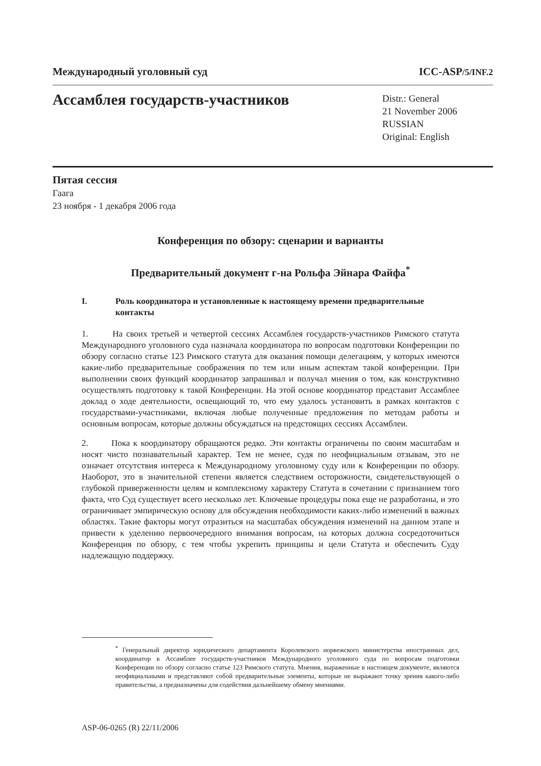Международный уголовный суд ICC-ASP/5/INF.2
Ассамблея государств-участников
Distr.: General
21 November 2006
RUSSIAN
Original: English
Пятая сессия
Гаага
23 ноября - 1 декабря 2006 года
Конференция по обзору: сценарии и варианты
Предварительный документ г-на Рольфа Эйнара Файфа<sup>*</sup>
I. Роль координатора и установленные к настоящему времени предварительные контакты
1. На своих третьей и четвертой сессиях Ассамблея государств-участников Римского статута Международного уголовного суда назначала координатора по вопросам подготовки Конференции по обзору согласно статье 123 Римского статута для оказания помощи делегациям, у которых имеются какие-либо предварительные соображения по тем или иным аспектам такой конференции. При выполнении своих функций координатор запрашивал и получал мнения о том, как конструктивно осуществлять подготовку к такой Конференции. На этой основе координатор представит Ассамблее доклад о ходе деятельности, освещающий то, что ему удалось установить в рамках контактов с государствами-участниками, включая любые полученные предложения по методам работы и основным вопросам, которые должны обсуждаться на предстоящих сессиях Ассамблеи.
2. Пока к координатору обращаются редко. Эти контакты ограничены по своим масштабам и носят чисто познавательный характер. Тем не менее, судя по неофициальным отзывам, это не означает отсутствия интереса к Международному уголовному суду или к Конференции по обзору. Наоборот, это в значительной степени является следствием осторожности, свидетельствующей о глубокой приверженности целям и комплексному характеру Статута в сочетании с признанием того факта, что Суд существует всего несколько лет. Ключевые процедуры пока еще не разработаны, и это ограничивает эмпирическую основу для обсуждения необходимости каких-либо изменений в важных областях. Такие факторы могут отразиться на масштабах обсуждения изменений на данном этапе и привести к уделению первоочередного внимания вопросам, на которых должна сосредоточиться Конференция по обзору, с тем чтобы укрепить принципы и цели Статута и обеспечить Суду надлежащую поддержку.
<sup>*</sup> Генеральный директор юридического департамента Королевского норвежского министерства иностранных дел, координатор в Ассамблее государств-участников Международного уголовного суда по вопросам подготовки Конференции по обзору согласно статье 123 Римского статута. Мнения, выраженные в настоящем документе, являются неофициальными и представляют собой предварительные элементы, которые не выражают точку зрения какого-либо правительства, а предназначены для содействия дальнейшему обмену мнениями.
ASP-06-0265 (R) 22/11/2006